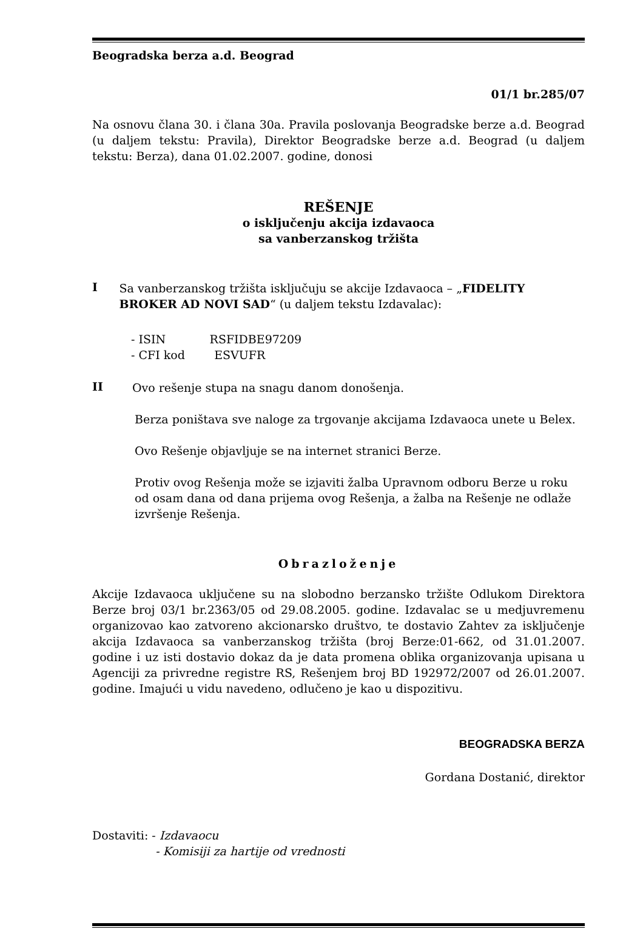Beogradska berza a.d. Beograd
01/1 br.285/07
Na osnovu člana 30. i člana 30a. Pravila poslovanja Beogradske berze a.d. Beograd (u daljem tekstu: Pravila), Direktor Beogradske berze a.d. Beograd (u daljem tekstu: Berza), dana 01.02.2007. godine, donosi
REŠENJE
o isključenju akcija izdavaoca
sa vanberzanskog tržišta
I
Sa vanberzanskog tržišta isključuju se akcije Izdavaoca – „FIDELITY BROKER AD NOVI SAD“ (u daljem tekstu Izdavalac):
- ISIN RSFIDBE97209
- CFI kod ESVUFR
II
Ovo rešenje stupa na snagu danom donošenja.
Berza poništava sve naloge za trgovanje akcijama Izdavaoca unete u Belex.
Ovo Rešenje objavljuje se na internet stranici Berze.
Protiv ovog Rešenja može se izjaviti žalba Upravnom odboru Berze u roku od osam dana od dana prijema ovog Rešenja, a žalba na Rešenje ne odlaže izvršenje Rešenja.
Obrazloženje
Akcije Izdavaoca uključene su na slobodno berzansko tržište Odlukom Direktora Berze broj 03/1 br.2363/05 od 29.08.2005. godine. Izdavalac se u medjuvremenu organizovao kao zatvoreno akcionarsko društvo, te dostavio Zahtev za isključenje akcija Izdavaoca sa vanberzanskog tržišta (broj Berze:01-662, od 31.01.2007. godine i uz isti dostavio dokaz da je data promena oblika organizovanja upisana u Agenciji za privredne registre RS, Rešenjem broj BD 192972/2007 od 26.01.2007. godine. Imajući u vidu navedeno, odlučeno je kao u dispozitivu.
BEOGRADSKA BERZA
Gordana Dostanić, direktor
Dostaviti: - Izdavaocu
- Komisiji za hartije od vrednosti